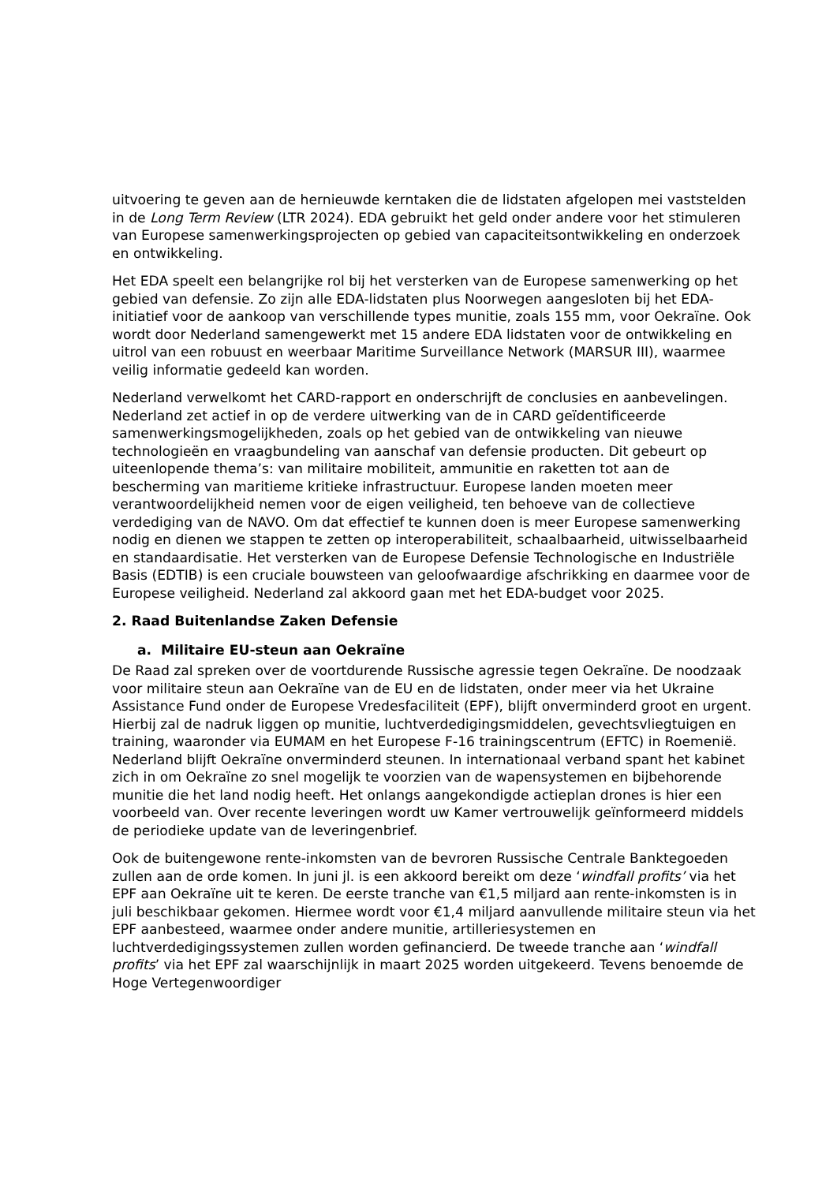uitvoering te geven aan de hernieuwde kerntaken die de lidstaten afgelopen mei vaststelden in de Long Term Review (LTR 2024). EDA gebruikt het geld onder andere voor het stimuleren van Europese samenwerkingsprojecten op gebied van capaciteitsontwikkeling en onderzoek en ontwikkeling.
Het EDA speelt een belangrijke rol bij het versterken van de Europese samenwerking op het gebied van defensie. Zo zijn alle EDA-lidstaten plus Noorwegen aangesloten bij het EDA-initiatief voor de aankoop van verschillende types munitie, zoals 155 mm, voor Oekraïne. Ook wordt door Nederland samengewerkt met 15 andere EDA lidstaten voor de ontwikkeling en uitrol van een robuust en weerbaar Maritime Surveillance Network (MARSUR III), waarmee veilig informatie gedeeld kan worden.
Nederland verwelkomt het CARD-rapport en onderschrijft de conclusies en aanbevelingen. Nederland zet actief in op de verdere uitwerking van de in CARD geïdentificeerde samenwerkingsmogelijkheden, zoals op het gebied van de ontwikkeling van nieuwe technologieën en vraagbundeling van aanschaf van defensie producten. Dit gebeurt op uiteenlopende thema’s: van militaire mobiliteit, ammunitie en raketten tot aan de bescherming van maritieme kritieke infrastructuur. Europese landen moeten meer verantwoordelijkheid nemen voor de eigen veiligheid, ten behoeve van de collectieve verdediging van de NAVO. Om dat effectief te kunnen doen is meer Europese samenwerking nodig en dienen we stappen te zetten op interoperabiliteit, schaalbaarheid, uitwisselbaarheid en standaardisatie. Het versterken van de Europese Defensie Technologische en Industriële Basis (EDTIB) is een cruciale bouwsteen van geloofwaardige afschrikking en daarmee voor de Europese veiligheid. Nederland zal akkoord gaan met het EDA-budget voor 2025.
2. Raad Buitenlandse Zaken Defensie
a. Militaire EU-steun aan Oekraïne
De Raad zal spreken over de voortdurende Russische agressie tegen Oekraïne. De noodzaak voor militaire steun aan Oekraïne van de EU en de lidstaten, onder meer via het Ukraine Assistance Fund onder de Europese Vredesfaciliteit (EPF), blijft onverminderd groot en urgent. Hierbij zal de nadruk liggen op munitie, luchtverdedigingsmiddelen, gevechtsvliegtuigen en training, waaronder via EUMAM en het Europese F-16 trainingscentrum (EFTC) in Roemenië. Nederland blijft Oekraïne onverminderd steunen. In internationaal verband spant het kabinet zich in om Oekraïne zo snel mogelijk te voorzien van de wapensystemen en bijbehorende munitie die het land nodig heeft. Het onlangs aangekondigde actieplan drones is hier een voorbeeld van. Over recente leveringen wordt uw Kamer vertrouwelijk geïnformeerd middels de periodieke update van de leveringenbrief.
Ook de buitengewone rente-inkomsten van de bevroren Russische Centrale Banktegoeden zullen aan de orde komen. In juni jl. is een akkoord bereikt om deze ‘windfall profits’ via het EPF aan Oekraïne uit te keren. De eerste tranche van €1,5 miljard aan rente-inkomsten is in juli beschikbaar gekomen. Hiermee wordt voor €1,4 miljard aanvullende militaire steun via het EPF aanbesteed, waarmee onder andere munitie, artilleriesystemen en luchtverdedigingssystemen zullen worden gefinancierd. De tweede tranche aan ‘windfall profits’ via het EPF zal waarschijnlijk in maart 2025 worden uitgekeerd. Tevens benoemde de Hoge Vertegenwoordiger